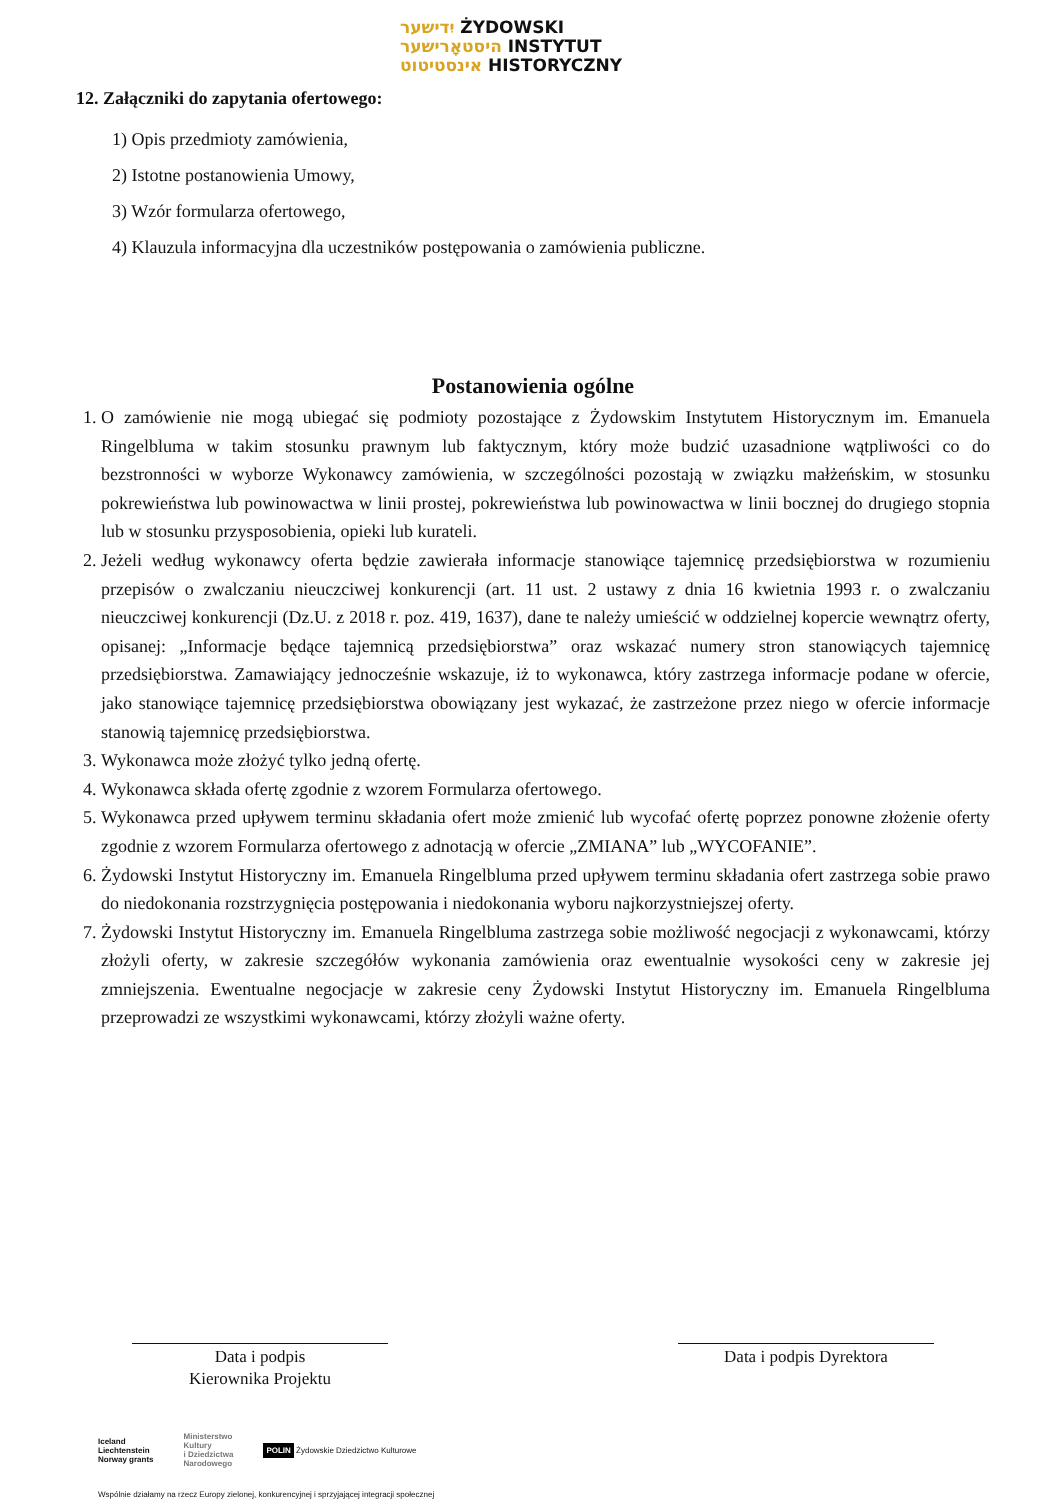יִדישער ŻYDOWSKI
היסטאָרישער INSTYTUT
אינסטיטוט HISTORYCZNY
12. Załączniki do zapytania ofertowego:
1) Opis przedmioty zamówienia,
2) Istotne postanowienia Umowy,
3) Wzór formularza ofertowego,
4) Klauzula informacyjna dla uczestników postępowania o zamówienia publiczne.
Postanowienia ogólne
1. O zamówienie nie mogą ubiegać się podmioty pozostające z Żydowskim Instytutem Historycznym im. Emanuela Ringelbluma w takim stosunku prawnym lub faktycznym, który może budzić uzasadnione wątpliwości co do bezstronności w wyborze Wykonawcy zamówienia, w szczególności pozostają w związku małżeńskim, w stosunku pokrewieństwa lub powinowactwa w linii prostej, pokrewieństwa lub powinowactwa w linii bocznej do drugiego stopnia lub w stosunku przysposobienia, opieki lub kurateli.
2. Jeżeli według wykonawcy oferta będzie zawierała informacje stanowiące tajemnicę przedsiębiorstwa w rozumieniu przepisów o zwalczaniu nieuczciwej konkurencji (art. 11 ust. 2 ustawy z dnia 16 kwietnia 1993 r. o zwalczaniu nieuczciwej konkurencji (Dz.U. z 2018 r. poz. 419, 1637), dane te należy umieścić w oddzielnej kopercie wewnątrz oferty, opisanej: „Informacje będące tajemnicą przedsiębiorstwa” oraz wskazać numery stron stanowiących tajemnicę przedsiębiorstwa. Zamawiający jednocześnie wskazuje, iż to wykonawca, który zastrzega informacje podane w ofercie, jako stanowiące tajemnicę przedsiębiorstwa obowiązany jest wykazać, że zastrzeżone przez niego w ofercie informacje stanowią tajemnicę przedsiębiorstwa.
3. Wykonawca może złożyć tylko jedną ofertę.
4. Wykonawca składa ofertę zgodnie z wzorem Formularza ofertowego.
5. Wykonawca przed upływem terminu składania ofert może zmienić lub wycofać ofertę poprzez ponowne złożenie oferty zgodnie z wzorem Formularza ofertowego z adnotacją w ofercie „ZMIANA” lub „WYCOFANIE”.
6. Żydowski Instytut Historyczny im. Emanuela Ringelbluma przed upływem terminu składania ofert zastrzega sobie prawo do niedokonania rozstrzygnięcia postępowania i niedokonania wyboru najkorzystniejszej oferty.
7. Żydowski Instytut Historyczny im. Emanuela Ringelbluma zastrzega sobie możliwość negocjacji z wykonawcami, którzy złożyli oferty, w zakresie szczegółów wykonania zamówienia oraz ewentualnie wysokości ceny w zakresie jej zmniejszenia. Ewentualne negocjacje w zakresie ceny Żydowski Instytut Historyczny im. Emanuela Ringelbluma przeprowadzi ze wszystkimi wykonawcami, którzy złożyli ważne oferty.
Data i podpis
Kierownika Projektu
Data i podpis Dyrektora
Iceland
Liechtenstein
Norway grants Ministerstwo
Kultury
i Dziedzictwa
Narodowego POLIN Żydowskie Dziedzictwo Kulturowe
Wspólnie działamy na rzecz Europy zielonej, konkurencyjnej i sprzyjającej integracji społecznej